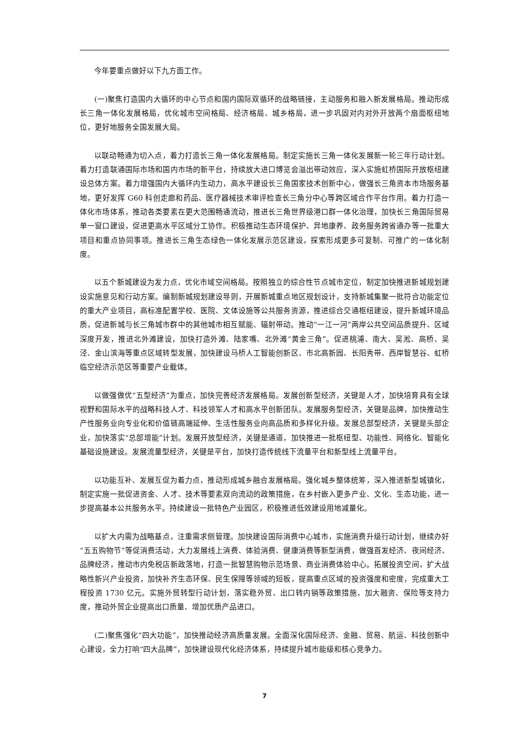今年要重点做好以下九方面工作。
(一)聚焦打造国内大循环的中心节点和国内国际双循环的战略链接，主动服务和融入新发展格局。推动形成长三角一体化发展格局，优化城市空间格局、经济格局、城乡格局，进一步巩固对内对外开放两个扇面枢纽地位，更好地服务全国发展大局。
以联动畅通为切入点，着力打造长三角一体化发展格局。制定实施长三角一体化发展新一轮三年行动计划。着力打造联通国际市场和国内市场的新平台，持续放大进口博览会溢出带动效应，深入实施虹桥国际开放枢纽建设总体方案。着力增强国内大循环内生动力，高水平建设长三角国家技术创新中心，做强长三角资本市场服务基地，更好发挥 G60 科创走廊和药品、医疗器械技术审评检查长三角分中心等跨区域合作平台作用。着力打造一体化市场体系，推动各类要素在更大范围畅通流动，推进长三角世界级港口群一体化治理，加快长三角国际贸易单一窗口建设，促进更高水平区域分工协作。积极推动生态环境保护、异地康养、政务服务跨省通办等一批重大项目和重点协同事项。推进长三角生态绿色一体化发展示范区建设，探索形成更多可复制、可推广的一体化制度。
以五个新城建设为发力点，优化市域空间格局。按照独立的综合性节点城市定位，制定加快推进新城规划建设实施意见和行动方案。编制新城规划建设导则，开展新城重点地区规划设计，支持新城集聚一批符合功能定位的重大产业项目，高标准配置学校、医院、文体设施等公共服务资源，推进综合交通枢纽建设，提升新城环境品质，促进新城与长三角城市群中的其他城市相互赋能、辐射带动。推动“一江一河”两岸公共空间品质提升、区域深度开发，推进北外滩建设，加快打造外滩、陆家嘴、北外滩“黄金三角”。促进桃浦、南大、吴淞、高桥、吴泾、金山滨海等重点区域转型发展，加快建设马桥人工智能创新区、市北高新园、长阳秀带、西岸智慧谷、虹桥临空经济示范区等重要产业载体。
以做强做优“五型经济”为重点，加快完善经济发展格局。发展创新型经济，关键是人才，加快培育具有全球视野和国际水平的战略科技人才、科技领军人才和高水平创新团队。发展服务型经济，关键是品牌，加快推动生产性服务业向专业化和价值链高端延伸、生活性服务业向高品质和多样化升级。发展总部型经济，关键是头部企业，加快落实“总部增能”计划。发展开放型经济，关键是通道，加快推进一批枢纽型、功能性、网络化、智能化基础设施建设。发展流量型经济，关键是平台，加快打造传统线下流量平台和新型线上流量平台。
以功能互补、发展互促为着力点，推动形成城乡融合发展格局。强化城乡整体统筹，深入推进新型城镇化，制定实施一批促进资金、人才、技术等要素双向流动的政策措施，在乡村嵌入更多产业、文化、生态功能，进一步提高基本公共服务水平。持续建设一批特色产业园区，积极推进低效建设用地减量化。
以扩大内需为战略基点，注重需求侧管理。加快建设国际消费中心城市，实施消费升级行动计划，继续办好“五五购物节”等促消费活动，大力发展线上消费、体验消费、健康消费等新型消费，做强首发经济、夜间经济、品牌经济，推动市内免税店新政落地，打造一批智慧购物示范场景、商业消费体验中心。拓展投资空间，扩大战略性新兴产业投资，加快补齐生态环保、民生保障等领域的短板，提高重点区域的投资强度和密度，完成重大工程投资 1730 亿元。实施外贸转型行动计划，落实稳外贸、出口转内销等政策措施，加大融资、保险等支持力度，推动外贸企业提高出口质量、增加优质产品进口。
(二)聚焦强化“四大功能”，加快推动经济高质量发展。全面深化国际经济、金融、贸易、航运、科技创新中心建设，全力打响“四大品牌”，加快建设现代化经济体系，持续提升城市能级和核心竞争力。
7